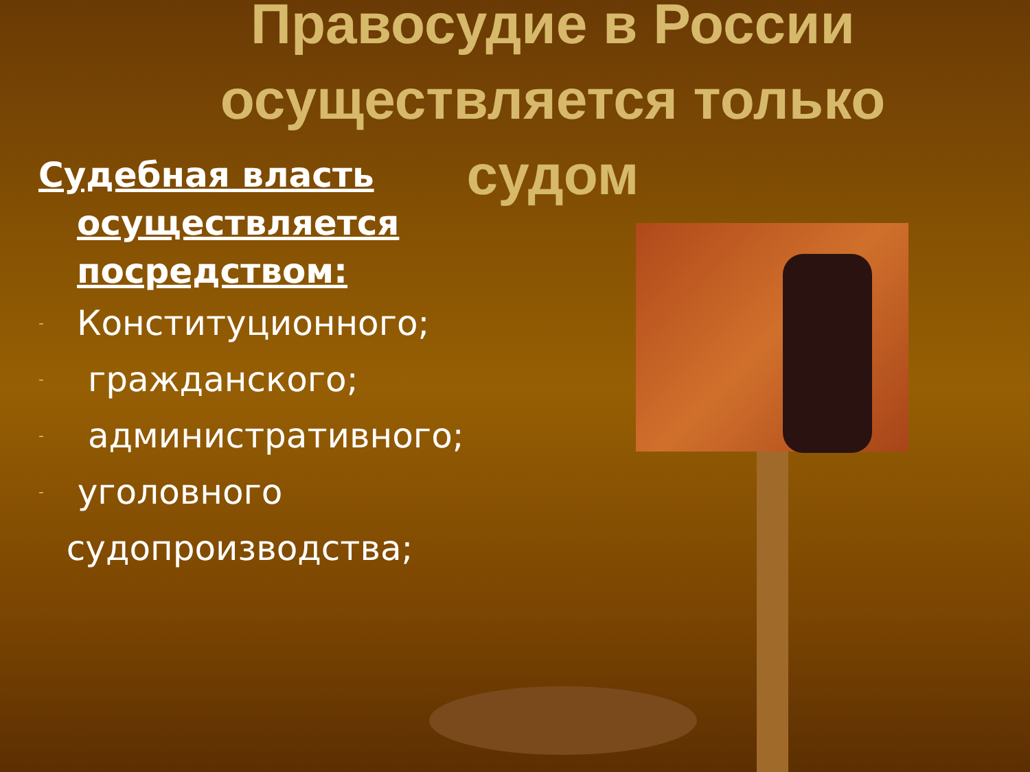Правосудие в России осуществляется только судом
Судебная власть осуществляется посредством:
- Конституционного;
- гражданского;
- административного;
- уголовного судопроизводства;